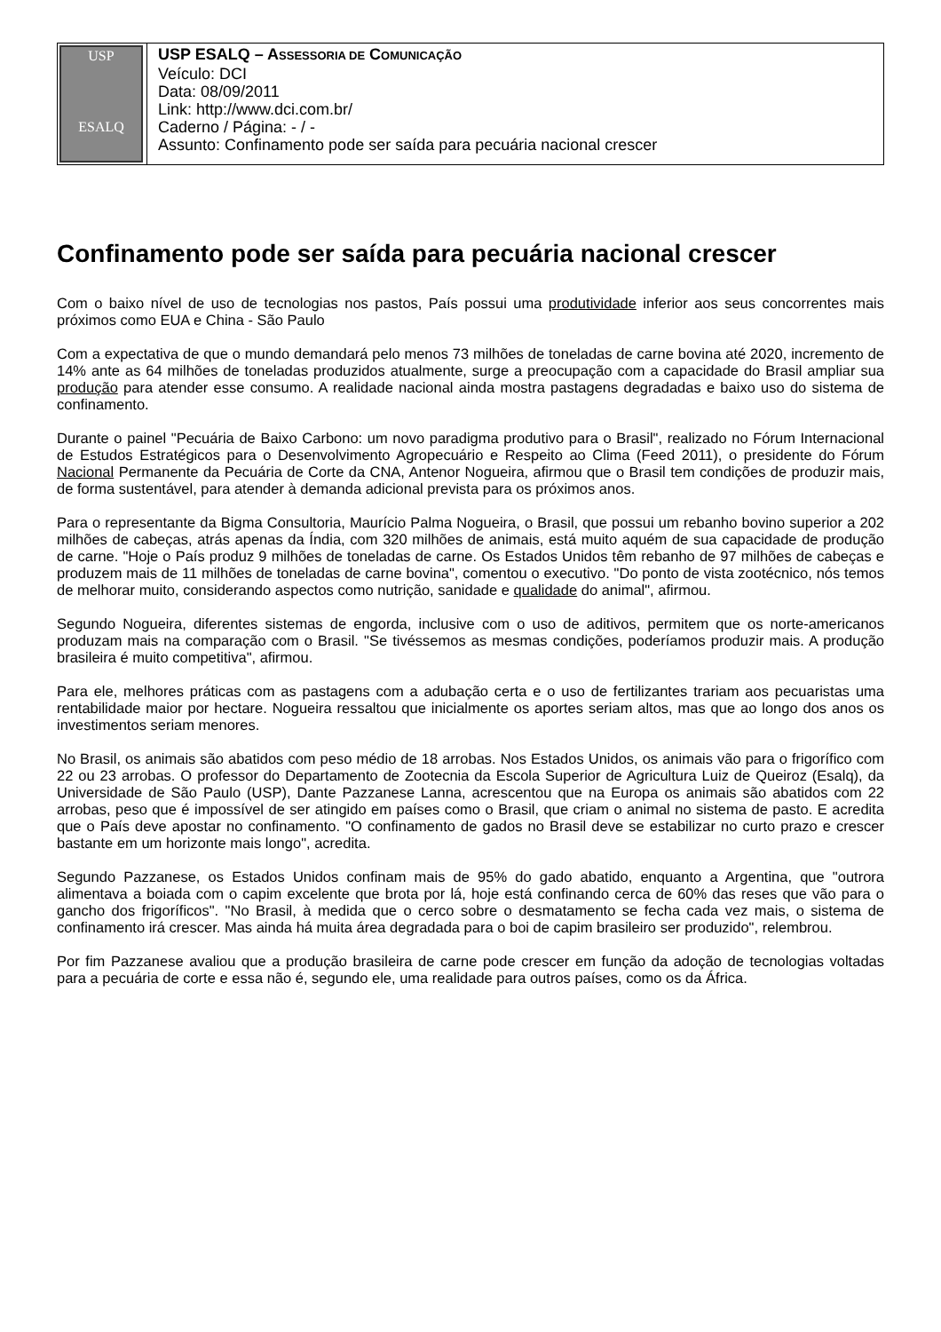| USP ESALQ | USP ESALQ – A SSESSORIA DE C OMUNICAÇÃO Veículo: DCI Data: 08/09/2011 Link: http://www.dci.com.br/ Caderno / Página: - / - Assunto: Confinamento pode ser saída para pecuária nacional crescer |
Confinamento pode ser saída para pecuária nacional crescer
Com o baixo nível de uso de tecnologias nos pastos, País possui uma produtividade inferior aos seus concorrentes mais próximos como EUA e China - São Paulo
Com a expectativa de que o mundo demandará pelo menos 73 milhões de toneladas de carne bovina até 2020, incremento de 14% ante as 64 milhões de toneladas produzidos atualmente, surge a preocupação com a capacidade do Brasil ampliar sua produção para atender esse consumo. A realidade nacional ainda mostra pastagens degradadas e baixo uso do sistema de confinamento.
Durante o painel "Pecuária de Baixo Carbono: um novo paradigma produtivo para o Brasil", realizado no Fórum Internacional de Estudos Estratégicos para o Desenvolvimento Agropecuário e Respeito ao Clima (Feed 2011), o presidente do Fórum Nacional Permanente da Pecuária de Corte da CNA, Antenor Nogueira, afirmou que o Brasil tem condições de produzir mais, de forma sustentável, para atender à demanda adicional prevista para os próximos anos.
Para o representante da Bigma Consultoria, Maurício Palma Nogueira, o Brasil, que possui um rebanho bovino superior a 202 milhões de cabeças, atrás apenas da Índia, com 320 milhões de animais, está muito aquém de sua capacidade de produção de carne. "Hoje o País produz 9 milhões de toneladas de carne. Os Estados Unidos têm rebanho de 97 milhões de cabeças e produzem mais de 11 milhões de toneladas de carne bovina", comentou o executivo. "Do ponto de vista zootécnico, nós temos de melhorar muito, considerando aspectos como nutrição, sanidade e qualidade do animal", afirmou.
Segundo Nogueira, diferentes sistemas de engorda, inclusive com o uso de aditivos, permitem que os norte-americanos produzam mais na comparação com o Brasil. "Se tivéssemos as mesmas condições, poderíamos produzir mais. A produção brasileira é muito competitiva", afirmou.
Para ele, melhores práticas com as pastagens com a adubação certa e o uso de fertilizantes trariam aos pecuaristas uma rentabilidade maior por hectare. Nogueira ressaltou que inicialmente os aportes seriam altos, mas que ao longo dos anos os investimentos seriam menores.
No Brasil, os animais são abatidos com peso médio de 18 arrobas. Nos Estados Unidos, os animais vão para o frigorífico com 22 ou 23 arrobas. O professor do Departamento de Zootecnia da Escola Superior de Agricultura Luiz de Queiroz (Esalq), da Universidade de São Paulo (USP), Dante Pazzanese Lanna, acrescentou que na Europa os animais são abatidos com 22 arrobas, peso que é impossível de ser atingido em países como o Brasil, que criam o animal no sistema de pasto. E acredita que o País deve apostar no confinamento. "O confinamento de gados no Brasil deve se estabilizar no curto prazo e crescer bastante em um horizonte mais longo", acredita.
Segundo Pazzanese, os Estados Unidos confinam mais de 95% do gado abatido, enquanto a Argentina, que "outrora alimentava a boiada com o capim excelente que brota por lá, hoje está confinando cerca de 60% das reses que vão para o gancho dos frigoríficos". "No Brasil, à medida que o cerco sobre o desmatamento se fecha cada vez mais, o sistema de confinamento irá crescer. Mas ainda há muita área degradada para o boi de capim brasileiro ser produzido", relembrou.
Por fim Pazzanese avaliou que a produção brasileira de carne pode crescer em função da adoção de tecnologias voltadas para a pecuária de corte e essa não é, segundo ele, uma realidade para outros países, como os da África.